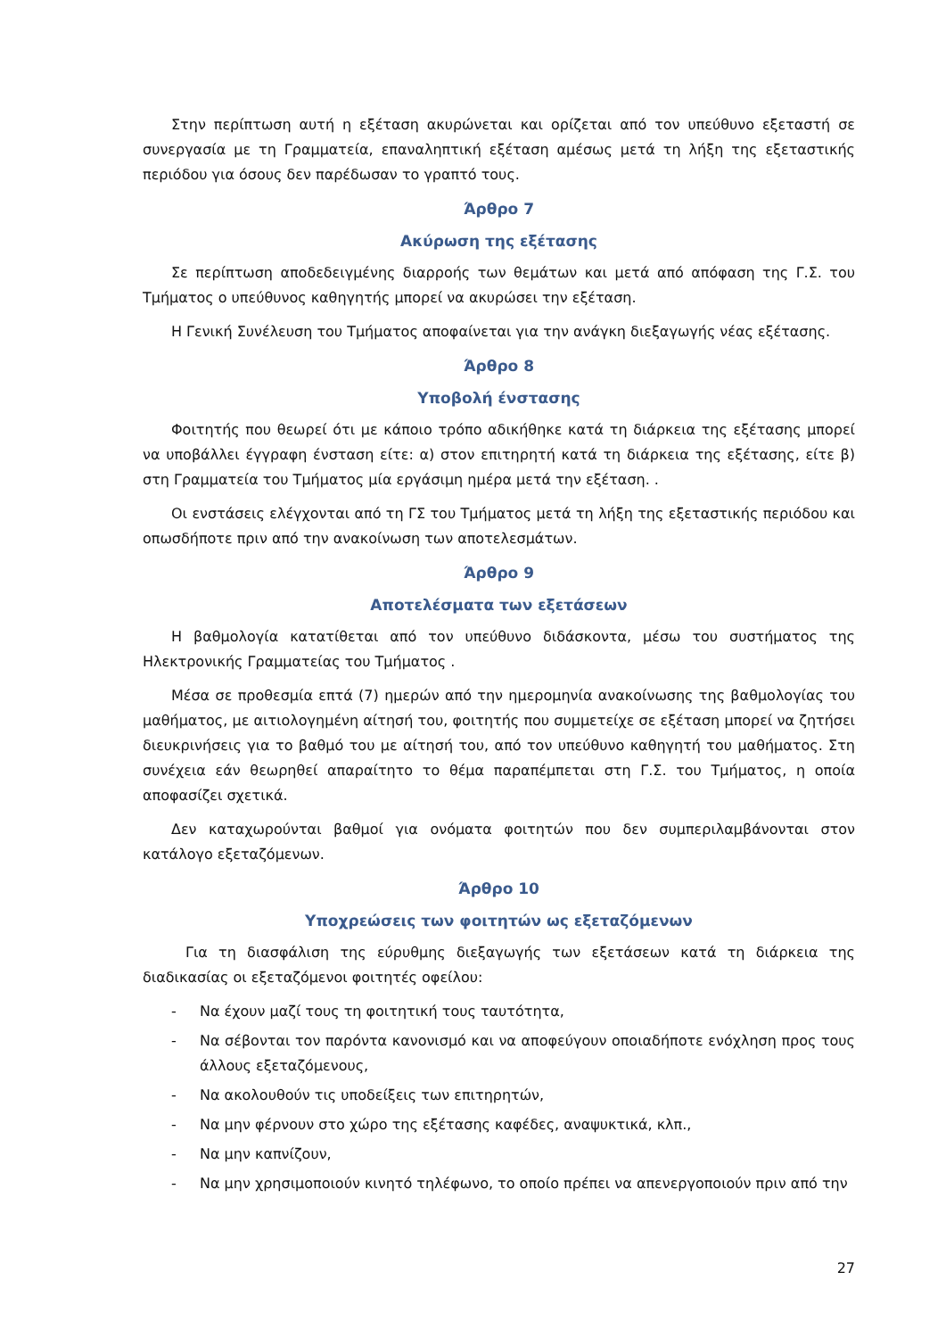Στην περίπτωση αυτή η εξέταση ακυρώνεται και ορίζεται από τον υπεύθυνο εξεταστή σε συνεργασία με τη Γραμματεία, επαναληπτική εξέταση αμέσως μετά τη λήξη της εξεταστικής περιόδου για όσους δεν παρέδωσαν το γραπτό τους.
Άρθρο 7
Ακύρωση της εξέτασης
Σε περίπτωση αποδεδειγμένης διαρροής των θεμάτων και μετά από απόφαση της Γ.Σ. του Τμήματος ο υπεύθυνος καθηγητής μπορεί να ακυρώσει την εξέταση.
Η Γενική Συνέλευση του Τμήματος αποφαίνεται για την ανάγκη διεξαγωγής νέας εξέτασης.
Άρθρο 8
Υποβολή ένστασης
Φοιτητής που θεωρεί ότι με κάποιο τρόπο αδικήθηκε κατά τη διάρκεια της εξέτασης μπορεί να υποβάλλει έγγραφη ένσταση είτε: α) στον επιτηρητή κατά τη διάρκεια της εξέτασης, είτε β) στη Γραμματεία του Τμήματος μία εργάσιμη ημέρα μετά την εξέταση. .
Οι ενστάσεις ελέγχονται από τη ΓΣ του Τμήματος μετά τη λήξη της εξεταστικής περιόδου και οπωσδήποτε πριν από την ανακοίνωση των αποτελεσμάτων.
Άρθρο 9
Αποτελέσματα των εξετάσεων
Η βαθμολογία κατατίθεται από τον υπεύθυνο διδάσκοντα, μέσω του συστήματος της Ηλεκτρονικής Γραμματείας του Τμήματος .
Μέσα σε προθεσμία επτά (7) ημερών από την ημερομηνία ανακοίνωσης της βαθμολογίας του μαθήματος, με αιτιολογημένη αίτησή του, φοιτητής που συμμετείχε σε εξέταση μπορεί να ζητήσει διευκρινήσεις για το βαθμό του με αίτησή του, από τον υπεύθυνο καθηγητή του μαθήματος. Στη συνέχεια εάν θεωρηθεί απαραίτητο το θέμα παραπέμπεται στη Γ.Σ. του Τμήματος, η οποία αποφασίζει σχετικά.
Δεν καταχωρούνται βαθμοί για ονόματα φοιτητών που δεν συμπεριλαμβάνονται στον κατάλογο εξεταζόμενων.
Άρθρο 10
Υποχρεώσεις των φοιτητών ως εξεταζόμενων
Για τη διασφάλιση της εύρυθμης διεξαγωγής των εξετάσεων κατά τη διάρκεια της διαδικασίας οι εξεταζόμενοι φοιτητές οφείλου:
- Να έχουν μαζί τους τη φοιτητική τους ταυτότητα,
- Να σέβονται τον παρόντα κανονισμό και να αποφεύγουν οποιαδήποτε ενόχληση προς τους άλλους εξεταζόμενους,
- Να ακολουθούν τις υποδείξεις των επιτηρητών,
- Να μην φέρνουν στο χώρο της εξέτασης καφέδες, αναψυκτικά, κλπ.,
- Να μην καπνίζουν,
- Να μην χρησιμοποιούν κινητό τηλέφωνο, το οποίο πρέπει να απενεργοποιούν πριν από την
27